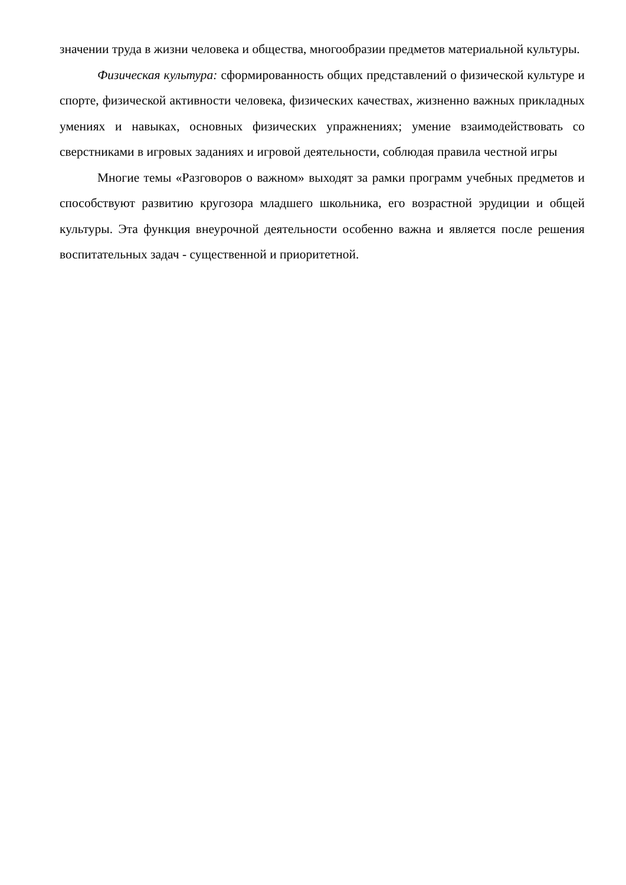значении труда в жизни человека и общества, многообразии предметов материальной культуры.
Физическая культура: сформированность общих представлений о физической культуре и спорте, физической активности человека, физических качествах, жизненно важных прикладных умениях и навыках, основных физических упражнениях; умение взаимодействовать со сверстниками в игровых заданиях и игровой деятельности, соблюдая правила честной игры
Многие темы «Разговоров о важном» выходят за рамки программ учебных предметов и способствуют развитию кругозора младшего школьника, его возрастной эрудиции и общей культуры. Эта функция внеурочной деятельности особенно важна и является после решения воспитательных задач - существенной и приоритетной.